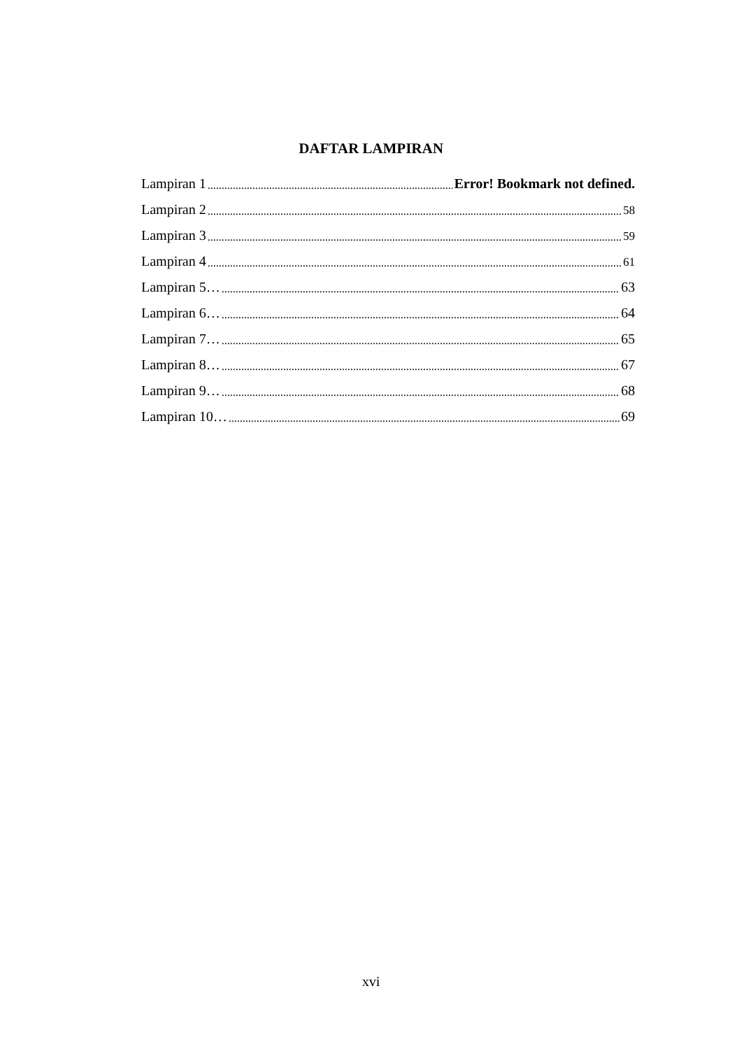DAFTAR LAMPIRAN
Lampiran 1 Error! Bookmark not defined.
Lampiran 2 58
Lampiran 3 59
Lampiran 4 61
Lampiran 5… 63
Lampiran 6… 64
Lampiran 7… 65
Lampiran 8… 67
Lampiran 9… 68
Lampiran 10… 69
xvi